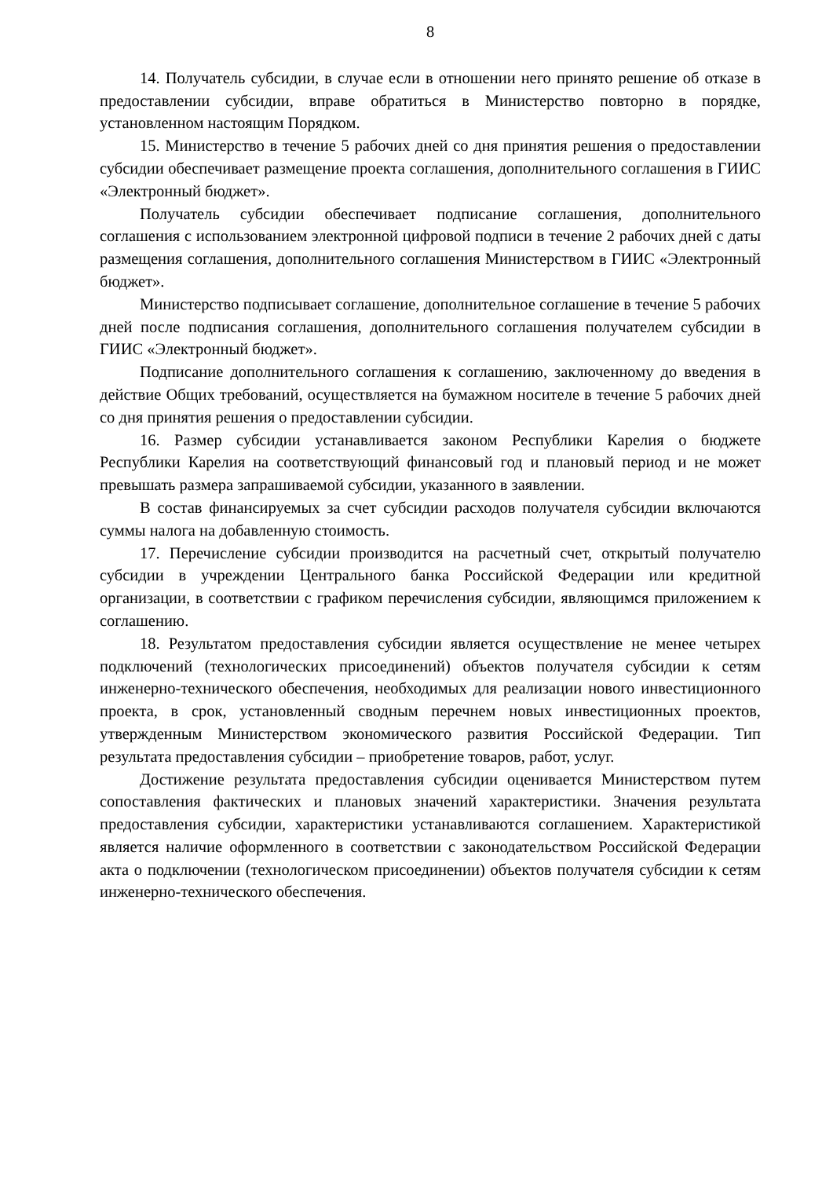8
14. Получатель субсидии, в случае если в отношении него принято решение об отказе в предоставлении субсидии, вправе обратиться в Министерство повторно в порядке, установленном настоящим Порядком.
15. Министерство в течение 5 рабочих дней со дня принятия решения о предоставлении субсидии обеспечивает размещение проекта соглашения, дополнительного соглашения в ГИИС «Электронный бюджет».
Получатель субсидии обеспечивает подписание соглашения, дополнительного соглашения с использованием электронной цифровой подписи в течение 2 рабочих дней с даты размещения соглашения, дополнительного соглашения Министерством в ГИИС «Электронный бюджет».
Министерство подписывает соглашение, дополнительное соглашение в течение 5 рабочих дней после подписания соглашения, дополнительного соглашения получателем субсидии в ГИИС «Электронный бюджет».
Подписание дополнительного соглашения к соглашению, заключенному до введения в действие Общих требований, осуществляется на бумажном носителе в течение 5 рабочих дней со дня принятия решения о предоставлении субсидии.
16. Размер субсидии устанавливается законом Республики Карелия о бюджете Республики Карелия на соответствующий финансовый год и плановый период и не может превышать размера запрашиваемой субсидии, указанного в заявлении.
В состав финансируемых за счет субсидии расходов получателя субсидии включаются суммы налога на добавленную стоимость.
17. Перечисление субсидии производится на расчетный счет, открытый получателю субсидии в учреждении Центрального банка Российской Федерации или кредитной организации, в соответствии с графиком перечисления субсидии, являющимся приложением к соглашению.
18. Результатом предоставления субсидии является осуществление не менее четырех подключений (технологических присоединений) объектов получателя субсидии к сетям инженерно-технического обеспечения, необходимых для реализации нового инвестиционного проекта, в срок, установленный сводным перечнем новых инвестиционных проектов, утвержденным Министерством экономического развития Российской Федерации. Тип результата предоставления субсидии – приобретение товаров, работ, услуг.
Достижение результата предоставления субсидии оценивается Министерством путем сопоставления фактических и плановых значений характеристики. Значения результата предоставления субсидии, характеристики устанавливаются соглашением. Характеристикой является наличие оформленного в соответствии с законодательством Российской Федерации акта о подключении (технологическом присоединении) объектов получателя субсидии к сетям инженерно-технического обеспечения.